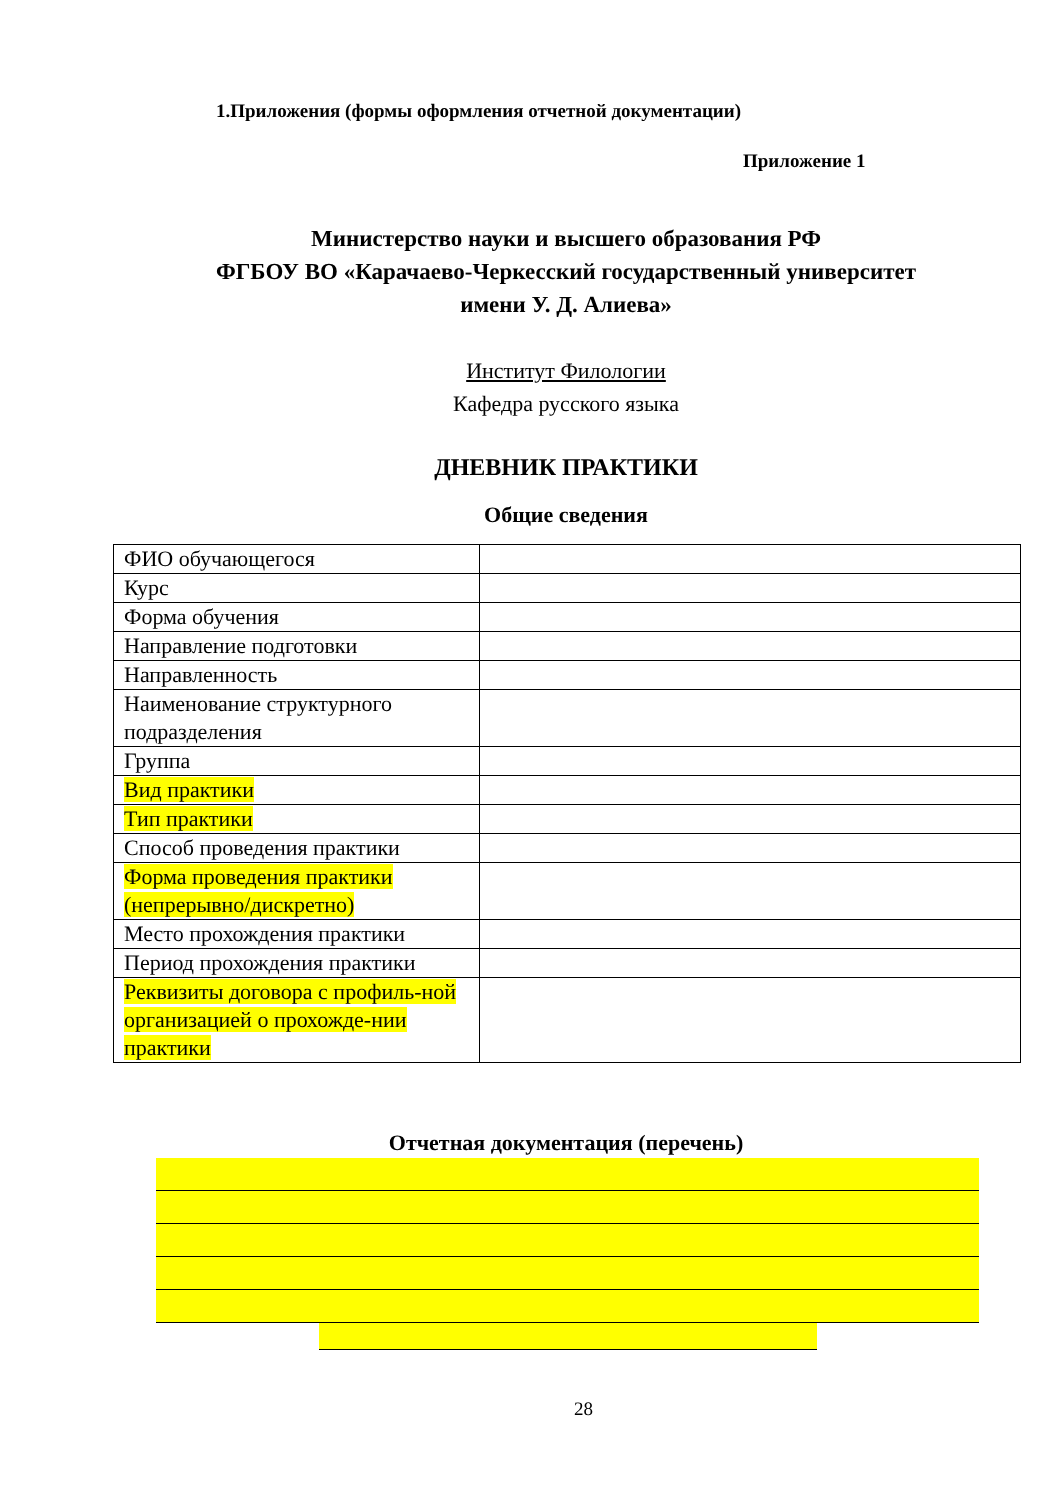1.Приложения (формы оформления отчетной документации)
Приложение 1
Министерство науки и высшего образования РФ
ФГБОУ ВО «Карачаево-Черкесский государственный университет
имени У. Д. Алиева»
Институт Филологии
Кафедра русского языка
ДНЕВНИК ПРАКТИКИ
Общие сведения
| ФИО обучающегося | |
| Курс | |
| Форма обучения | |
| Направление подготовки | |
| Направленность | |
| Наименование структурного подразделения | |
| Группа | |
| Вид практики | |
| Тип практики | |
| Способ проведения практики | |
| Форма проведения практики (непрерывно/дискретно) | |
| Место прохождения практики | |
| Период прохождения практики | |
| Реквизиты договора с профиль-ной организацией о прохожде-нии практики | |
Отчетная документация (перечень)
28